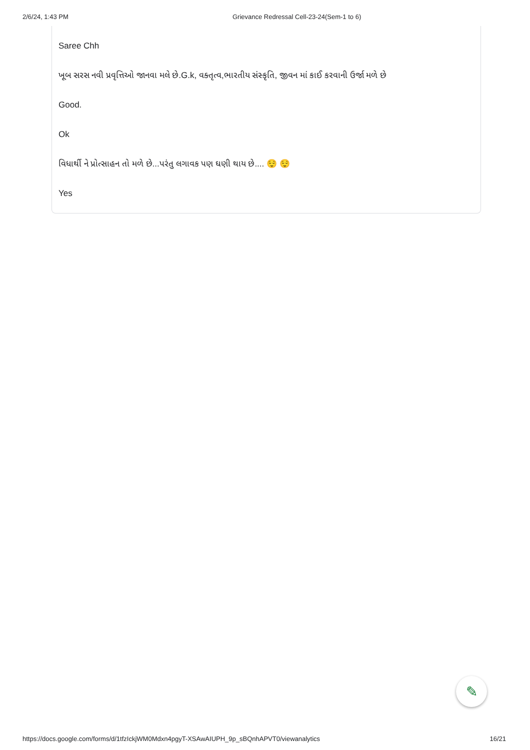2/6/24, 1:43 PM Grievance Redressal Cell-23-24(Sem-1 to 6)
Saree Chh
ખૂબ સરસ નવી પ્રવૃત્તિઓ જાનવા મલે છે.G.k, વક્તૃત્વ,ભારતીય સંસ્કૃતિ, જીવન માં કાઈ કરવાની ઉર્જા મળે છે
Good.
Ok
વિધાર્થી ને પ્રોત્સાહન તો મળે છે...પરંતુ લગાવક પણ ઘણી થાય છે.... 😌 😌
Yes
✎
https://docs.google.com/forms/d/1tfzIckjWM0Mdxn4pgyT-XSAwAIUPH_9p_sBQnhAPVT0/viewanalytics 16/21